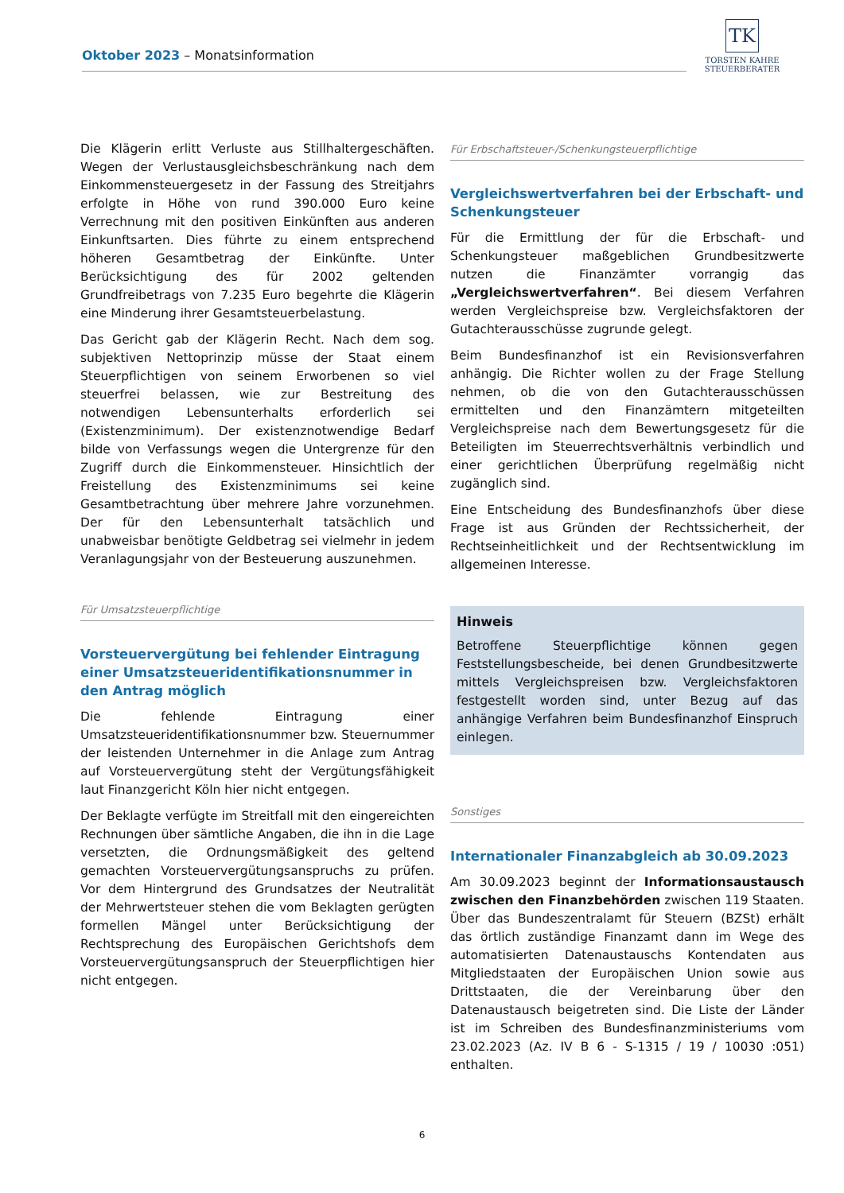Oktober 2023 – Monatsinformation
TK
TORSTEN KAHRE
STEUERBERATER
Die Klägerin erlitt Verluste aus Stillhaltergeschäften. Wegen der Verlustausgleichsbeschränkung nach dem Einkommensteuergesetz in der Fassung des Streitjahrs erfolgte in Höhe von rund 390.000 Euro keine Verrechnung mit den positiven Einkünften aus anderen Einkunftsarten. Dies führte zu einem entsprechend höheren Gesamtbetrag der Einkünfte. Unter Berücksichtigung des für 2002 geltenden Grundfreibetrags von 7.235 Euro begehrte die Klägerin eine Minderung ihrer Gesamtsteuerbelastung.
Das Gericht gab der Klägerin Recht. Nach dem sog. subjektiven Nettoprinzip müsse der Staat einem Steuerpflichtigen von seinem Erworbenen so viel steuerfrei belassen, wie zur Bestreitung des notwendigen Lebensunterhalts erforderlich sei (Existenzminimum). Der existenznotwendige Bedarf bilde von Verfassungs wegen die Untergrenze für den Zugriff durch die Einkommensteuer. Hinsichtlich der Freistellung des Existenzminimums sei keine Gesamtbetrachtung über mehrere Jahre vorzunehmen. Der für den Lebensunterhalt tatsächlich und unabweisbar benötigte Geldbetrag sei vielmehr in jedem Veranlagungsjahr von der Besteuerung auszunehmen.
Für Umsatzsteuerpflichtige
Vorsteuervergütung bei fehlender Eintragung einer Umsatzsteueridentifikationsnummer in den Antrag möglich
Die fehlende Eintragung einer Umsatzsteueridentifikationsnummer bzw. Steuernummer der leistenden Unternehmer in die Anlage zum Antrag auf Vorsteuervergütung steht der Vergütungsfähigkeit laut Finanzgericht Köln hier nicht entgegen.
Der Beklagte verfügte im Streitfall mit den eingereichten Rechnungen über sämtliche Angaben, die ihn in die Lage versetzten, die Ordnungsmäßigkeit des geltend gemachten Vorsteuervergütungsanspruchs zu prüfen. Vor dem Hintergrund des Grundsatzes der Neutralität der Mehrwertsteuer stehen die vom Beklagten gerügten formellen Mängel unter Berücksichtigung der Rechtsprechung des Europäischen Gerichtshofs dem Vorsteuervergütungsanspruch der Steuerpflichtigen hier nicht entgegen.
Für Erbschaftsteuer-/Schenkungsteuerpflichtige
Vergleichswertverfahren bei der Erbschaft- und Schenkungsteuer
Für die Ermittlung der für die Erbschaft- und Schenkungsteuer maßgeblichen Grundbesitzwerte nutzen die Finanzämter vorrangig das „Vergleichswertverfahren“. Bei diesem Verfahren werden Vergleichspreise bzw. Vergleichsfaktoren der Gutachterausschüsse zugrunde gelegt.
Beim Bundesfinanzhof ist ein Revisionsverfahren anhängig. Die Richter wollen zu der Frage Stellung nehmen, ob die von den Gutachterausschüssen ermittelten und den Finanzämtern mitgeteilten Vergleichspreise nach dem Bewertungsgesetz für die Beteiligten im Steuerrechtsverhältnis verbindlich und einer gerichtlichen Überprüfung regelmäßig nicht zugänglich sind.
Eine Entscheidung des Bundesfinanzhofs über diese Frage ist aus Gründen der Rechtssicherheit, der Rechtseinheitlichkeit und der Rechtsentwicklung im allgemeinen Interesse.
Hinweis
Betroffene Steuerpflichtige können gegen Feststellungsbescheide, bei denen Grundbesitzwerte mittels Vergleichspreisen bzw. Vergleichsfaktoren festgestellt worden sind, unter Bezug auf das anhängige Verfahren beim Bundesfinanzhof Einspruch einlegen.
Sonstiges
Internationaler Finanzabgleich ab 30.09.2023
Am 30.09.2023 beginnt der Informationsaustausch zwischen den Finanzbehörden zwischen 119 Staaten. Über das Bundeszentralamt für Steuern (BZSt) erhält das örtlich zuständige Finanzamt dann im Wege des automatisierten Datenaustauschs Kontendaten aus Mitgliedstaaten der Europäischen Union sowie aus Drittstaaten, die der Vereinbarung über den Datenaustausch beigetreten sind. Die Liste der Länder ist im Schreiben des Bundesfinanzministeriums vom 23.02.2023 (Az. IV B 6 - S-1315 / 19 / 10030 :051) enthalten.
6